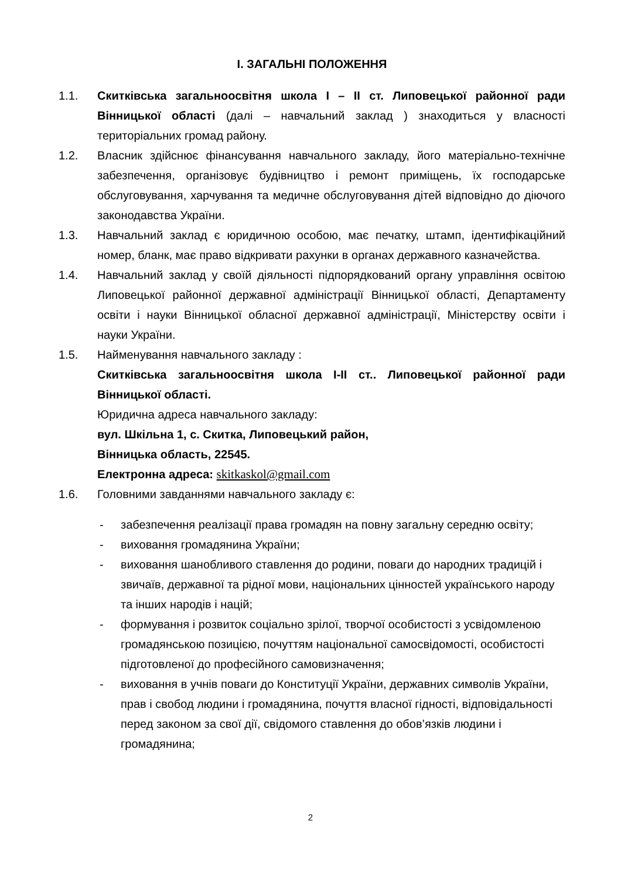І. ЗАГАЛЬНІ ПОЛОЖЕННЯ
1.1. Скитківська загальноосвітня школа І – ІІ ст. Липовецької районної ради Вінницької області (далі – навчальний заклад ) знаходиться у власності територіальних громад району.
1.2. Власник здійснює фінансування навчального закладу, його матеріально-технічне забезпечення, організовує будівництво і ремонт приміщень, їх господарське обслуговування, харчування та медичне обслуговування дітей відповідно до діючого законодавства України.
1.3. Навчальний заклад є юридичною особою, має печатку, штамп, ідентифікаційний номер, бланк, має право відкривати рахунки в органах державного казначейства.
1.4. Навчальний заклад у своїй діяльності підпорядкований органу управління освітою Липовецької районної державної адміністрації Вінницької області, Департаменту освіти і науки Вінницької обласної державної адміністрації, Міністерству освіти і науки України.
1.5. Найменування навчального закладу :
Скитківська загальноосвітня школа І-ІІ ст.. Липовецької районної ради Вінницької області.
Юридична адреса навчального закладу:
вул. Шкільна 1, с. Скитка, Липовецький район,
Вінницька область, 22545.
Електронна адреса: skitkaskol@gmail.com
1.6. Головними завданнями навчального закладу є:
- забезпечення реалізації права громадян на повну загальну середню освіту;
- виховання громадянина України;
- виховання шанобливого ставлення до родини, поваги до народних традицій і звичаїв, державної та рідної мови, національних цінностей українського народу та інших народів і націй;
- формування і розвиток соціально зрілої, творчої особистості з усвідомленою громадянською позицією, почуттям національної самосвідомості, особистості підготовленої до професійного самовизначення;
- виховання в учнів поваги до Конституції України, державних символів України, прав і свобод людини і громадянина, почуття власної гідності, відповідальності перед законом за свої дії, свідомого ставлення до обов’язків людини і громадянина;
2